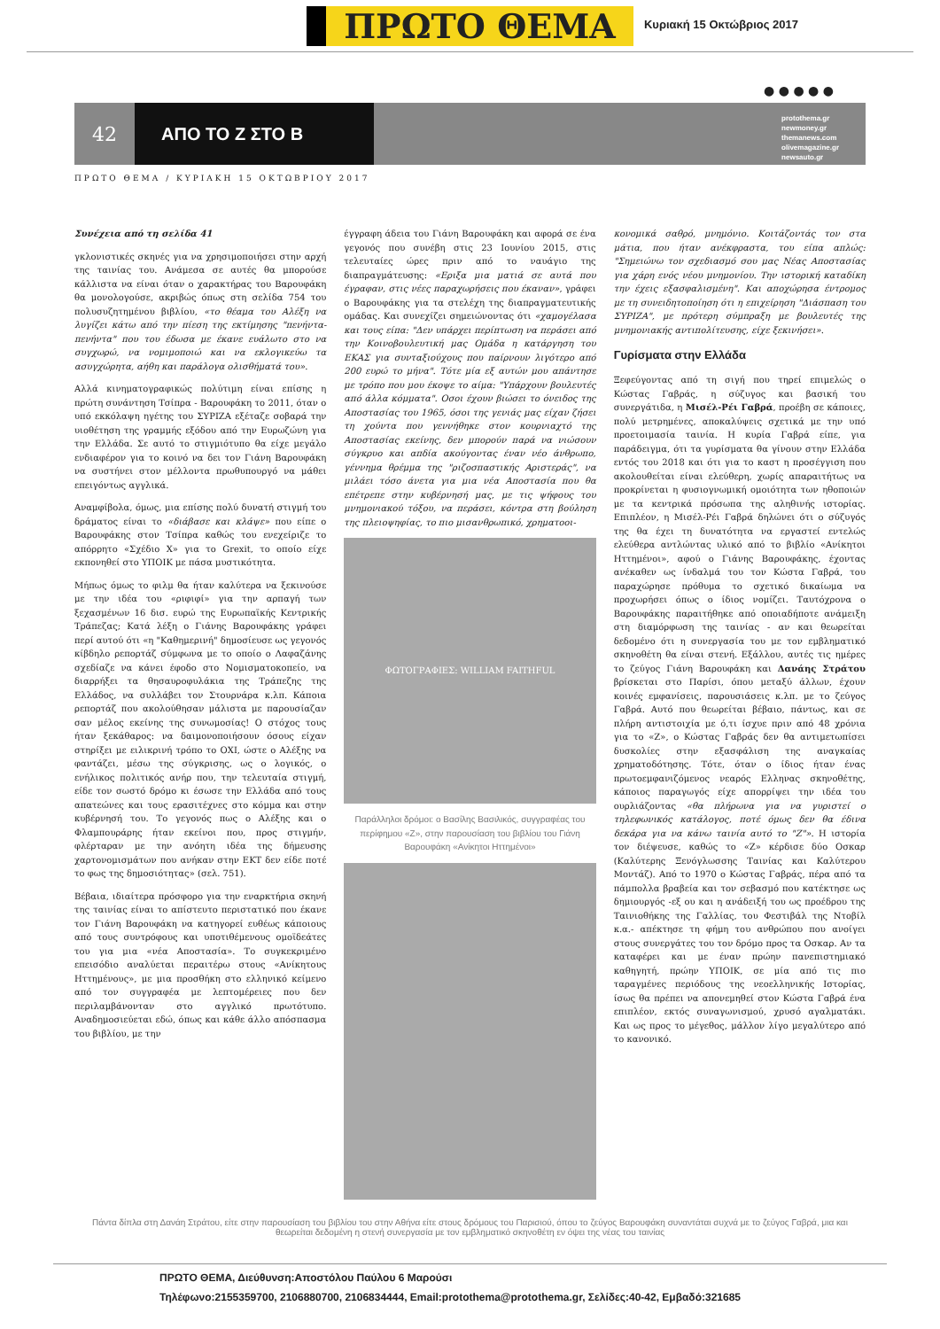ΠΡΩΤΟ ΘΕΜΑ Κυριακή 15 Οκτώβριος 2017
● ● ● ● ●
42 ΑΠΟ ΤΟ Z ΣΤΟ B
protothema.gr
newmoney.gr
themanews.com
olivemagazine.gr
newsauto.gr
ΠΡΩΤΟ ΘΕΜΑ / ΚΥΡΙΑΚΗ 15 ΟΚΤΩΒΡΙΟΥ 2017
Συνέχεια από τη σελίδα 41
γκλονιστικές σκηνές για να χρησιμοποιήσει στην αρχή της ταινίας του. Ανάμεσα σε αυτές θα μπορούσε κάλλιστα να είναι όταν ο χαρακτήρας του Βαρουφάκη θα μονολογούσε, ακριβώς όπως στη σελίδα 754 του πολυσυζητημένου βιβλίου, «το θέαμα του Αλέξη να λυγίζει κάτω από την πίεση της εκτίμησης "πενήντα-πενήντα" που του έδωσα με έκανε ευάλωτο στο να συγχωρώ, να νομιμοποιώ και να εκλογικεύω τα ασυγχώρητα, αήθη και παράλογα ολισθήματά του».
Αλλά κινηματογραφικώς πολύτιμη είναι επίσης η πρώτη συνάντηση Τσίπρα - Βαρουφάκη το 2011, όταν ο υπό εκκόλαψη ηγέτης του ΣΥΡΙΖΑ εξέταζε σοβαρά την υιοθέτηση της γραμμής εξόδου από την Ευρωζώνη για την Ελλάδα. Σε αυτό το στιγμιότυπο θα είχε μεγάλο ενδιαφέρον για το κοινό να δει τον Γιάνη Βαρουφάκη να συστήνει στον μέλλοντα πρωθυπουργό να μάθει επειγόντως αγγλικά.
Αναμφίβολα, όμως, μια επίσης πολύ δυνατή στιγμή του δράματος είναι το «διάβασε και κλάψε» που είπε ο Βαρουφάκης στον Τσίπρα καθώς του ενεχείριζε το απόρρητο «Σχέδιο Χ» για το Grexit, το οποίο είχε εκπονηθεί στο ΥΠΟΙΚ με πάσα μυστικότητα.
Μήπως όμως το φιλμ θα ήταν καλύτερα να ξεκινούσε με την ιδέα του «ριφιφί» για την αρπαγή των ξεχασμένων 16 δισ. ευρώ της Ευρωπαϊκής Κεντρικής Τράπεζας; Κατά λέξη ο Γιάνης Βαρουφάκης γράφει περί αυτού ότι «η "Καθημερινή" δημοσίευσε ως γεγονός κίβδηλο ρεπορτάζ σύμφωνα με το οποίο ο Λαφαζάνης σχεδίαζε να κάνει έφοδο στο Νομισματοκοπείο, να διαρρήξει τα θησαυροφυλάκια της Τράπεζης της Ελλάδος, να συλλάβει τον Στουρνάρα κ.λπ. Κάποια ρεπορτάζ που ακολούθησαν μάλιστα με παρουσίαζαν σαν μέλος εκείνης της συνωμοσίας! Ο στόχος τους ήταν ξεκάθαρος: να δαιμονοποιήσουν όσους είχαν στηρίξει με ειλικρινή τρόπο το ΟΧΙ, ώστε ο Αλέξης να φαντάζει, μέσω της σύγκρισης, ως ο λογικός, ο ενήλικος πολιτικός ανήρ που, την τελευταία στιγμή, είδε τον σωστό δρόμο κι έσωσε την Ελλάδα από τους απατεώνες και τους ερασιτέχνες στο κόμμα και στην κυβέρνησή του. Το γεγονός πως ο Αλέξης και ο Φλαμπουράρης ήταν εκείνοι που, προς στιγμήν, φλέρταραν με την ανόητη ιδέα της δήμευσης χαρτονομισμάτων που ανήκαν στην ΕΚΤ δεν είδε ποτέ το φως της δημοσιότητας» (σελ. 751).
Βέβαια, ιδιαίτερα πρόσφορο για την εναρκτήρια σκηνή της ταινίας είναι το απίστευτο περιστατικό που έκανε τον Γιάνη Βαρουφάκη να κατηγορεί ευθέως κάποιους από τους συντρόφους και υποτιθέμενους ομοϊδεάτες του για μια «νέα Αποστασία». Το συγκεκριμένο επεισόδιο αναλύεται περαιτέρω στους «Ανίκητους Ηττημένους», με μια προσθήκη στο ελληνικό κείμενο από τον συγγραφέα με λεπτομέρειες που δεν περιλαμβάνονταν στο αγγλικό πρωτότυπο. Αναδημοσιεύεται εδώ, όπως και κάθε άλλο απόσπασμα του βιβλίου, με την
έγγραφη άδεια του Γιάνη Βαρουφάκη και αφορά σε ένα γεγονός που συνέβη στις 23 Ιουνίου 2015, στις τελευταίες ώρες πριν από το ναυάγιο της διαπραγμάτευσης: «Εριξα μια ματιά σε αυτά που έγραφαν, στις νέες παραχωρήσεις που έκαναν», γράφει ο Βαρουφάκης για τα στελέχη της διαπραγματευτικής ομάδας. Και συνεχίζει σημειώνοντας ότι «χαμογέλασα και τους είπα: "Δεν υπάρχει περίπτωση να περάσει από την Κοινοβουλευτική μας Ομάδα η κατάργηση του ΕΚΑΣ για συνταξιούχους που παίρνουν λιγότερο από 200 ευρώ το μήνα". Τότε μία εξ αυτών μου απάντησε με τρόπο που μου έκοψε το αίμα: "Υπάρχουν βουλευτές από άλλα κόμματα". Οσοι έχουν βιώσει το όνειδος της Αποστασίας του 1965, όσοι της γενιάς μας είχαν ζήσει τη χούντα που γεννήθηκε στον κουρνιαχτό της Αποστασίας εκείνης, δεν μπορούν παρά να νιώσουν σύγκρυο και απδία ακούγοντας έναν νέο άνθρωπο, γέννημα θρέμμα της "ριζοσπαστικής Αριστεράς", να μιλάει τόσο άνετα για μια νέα Αποστασία που θα επέτρεπε στην κυβέρνησή μας, με τις ψήφους του μνημονιακού τόξου, να περάσει, κόντρα στη βούληση της πλειοψηφίας, το πιο μισανθρωπικό, χρηματοοι-
ΦΩΤΟΓΡΑΦΙΕΣ: WILLIAM FAITHFUL
Παράλληλοι δρόμοι: ο Βασίλης Βασιλικός, συγγραφέας του περίφημου «Ζ», στην παρουσίαση του βιβλίου του Γιάνη Βαρουφάκη «Ανίκητοι Ηττημένοι»
κονομικά σαθρό, μνημόνιο. Κοιτάζοντάς τον στα μάτια, που ήταν ανέκφραστα, του είπα απλώς: "Σημειώνω τον σχεδιασμό σου μας Νέας Αποστασίας για χάρη ενός νέου μνημονίου. Την ιστορική καταδίκη την έχεις εξασφαλισμένη". Και αποχώρησα έντρομος με τη συνειδητοποίηση ότι η επιχείρηση "Διάσπαση του ΣΥΡΙΖΑ", με πρότερη σύμπραξη με βουλευτές της μνημονιακής αντιπολίτευσης, είχε ξεκινήσει».
Γυρίσματα στην Ελλάδα
Ξεφεύγοντας από τη σιγή που τηρεί επιμελώς ο Κώστας Γαβράς, η σύζυγος και βασική του συνεργάτιδα, η Μισέλ-Ρέι Γαβρά, προέβη σε κάποιες, πολύ μετρημένες, αποκαλύψεις σχετικά με την υπό προετοιμασία ταινία. Η κυρία Γαβρά είπε, για παράδειγμα, ότι τα γυρίσματα θα γίνουν στην Ελλάδα εντός του 2018 και ότι για το καστ η προσέγγιση που ακολουθείται είναι ελεύθερη, χωρίς απαραιτήτως να προκρίνεται η φυσιογνωμική ομοιότητα των ηθοποιών με τα κεντρικά πρόσωπα της αληθινής ιστορίας. Επιπλέον, η Μισέλ-Ρέι Γαβρά δηλώνει ότι ο σύζυγός της θα έχει τη δυνατότητα να εργαστεί εντελώς ελεύθερα αντλώντας υλικό από το βιβλίο «Ανίκητοι Ηττημένοι», αφού ο Γιάνης Βαρουφάκης, έχοντας ανέκαθεν ως ίνδαλμά του τον Κώστα Γαβρά, του παραχώρησε πρόθυμα το σχετικό δικαίωμα να προχωρήσει όπως ο ίδιος νομίζει. Ταυτόχρονα ο Βαρουφάκης παραιτήθηκε από οποιαδήποτε ανάμειξη στη διαμόρφωση της ταινίας - αν και θεωρείται δεδομένο ότι η συνεργασία του με τον εμβληματικό σκηνοθέτη θα είναι στενή. Εξάλλου, αυτές τις ημέρες το ζεύγος Γιάνη Βαρουφάκη και Δανάης Στράτου βρίσκεται στο Παρίσι, όπου μεταξύ άλλων, έχουν κοινές εμφανίσεις, παρουσιάσεις κ.λπ. με το ζεύγος Γαβρά. Αυτό που θεωρείται βέβαιο, πάντως, και σε πλήρη αντιστοιχία με ό,τι ίσχυε πριν από 48 χρόνια για το «Ζ», ο Κώστας Γαβράς δεν θα αντιμετωπίσει δυσκολίες στην εξασφάλιση της αναγκαίας χρηματοδότησης. Τότε, όταν ο ίδιος ήταν ένας πρωτοεμφανιζόμενος νεαρός Ελληνας σκηνοθέτης, κάποιος παραγωγός είχε απορρίψει την ιδέα του ουρλιάζοντας «θα πλήρωνα για να γυριστεί ο τηλεφωνικός κατάλογος, ποτέ όμως δεν θα έδινα δεκάρα για να κάνω ταινία αυτό το "Ζ"». Η ιστορία τον διέψευσε, καθώς το «Ζ» κέρδισε δύο Οσκαρ (Καλύτερης Ξενόγλωσσης Ταινίας και Καλύτερου Μοντάζ). Από το 1970 ο Κώστας Γαβράς, πέρα από τα πάμπολλα βραβεία και τον σεβασμό που κατέκτησε ως δημιουργός -εξ ου και η ανάδειξή του ως προέδρου της Ταινιοθήκης της Γαλλίας, του Φεστιβάλ της Ντοβίλ κ.α.- απέκτησε τη φήμη του ανθρώπου που ανοίγει στους συνεργάτες του τον δρόμο προς τα Οσκαρ. Αν τα καταφέρει και με έναν πρώην πανεπιστημιακό καθηγητή, πρώην ΥΠΟΙΚ, σε μία από τις πιο ταραγμένες περιόδους της νεοελληνικής Ιστορίας, ίσως θα πρέπει να απονεμηθεί στον Κώστα Γαβρά ένα επιπλέον, εκτός συναγωνισμού, χρυσό αγαλματάκι. Και ως προς το μέγεθος, μάλλον λίγο μεγαλύτερο από το κανονικό.
Πάντα δίπλα στη Δανάη Στράτου, είτε στην παρουσίαση του βιβλίου του στην Αθήνα είτε στους δρόμους του Παρισιού, όπου το ζεύγος Βαρουφάκη συναντάται συχνά με το ζεύγος Γαβρά, μια και θεωρείται δεδομένη η στενή συνεργασία με τον εμβληματικό σκηνοθέτη εν όψει της νέας του ταινίας
ΠΡΩΤΟ ΘΕΜΑ, Διεύθυνση:Αποστόλου Παύλου 6 Μαρούσι
Τηλέφωνο:2155359700, 2106880700, 2106834444, Email:protothema@protothema.gr, Σελίδες:40-42, Εμβαδό:321685